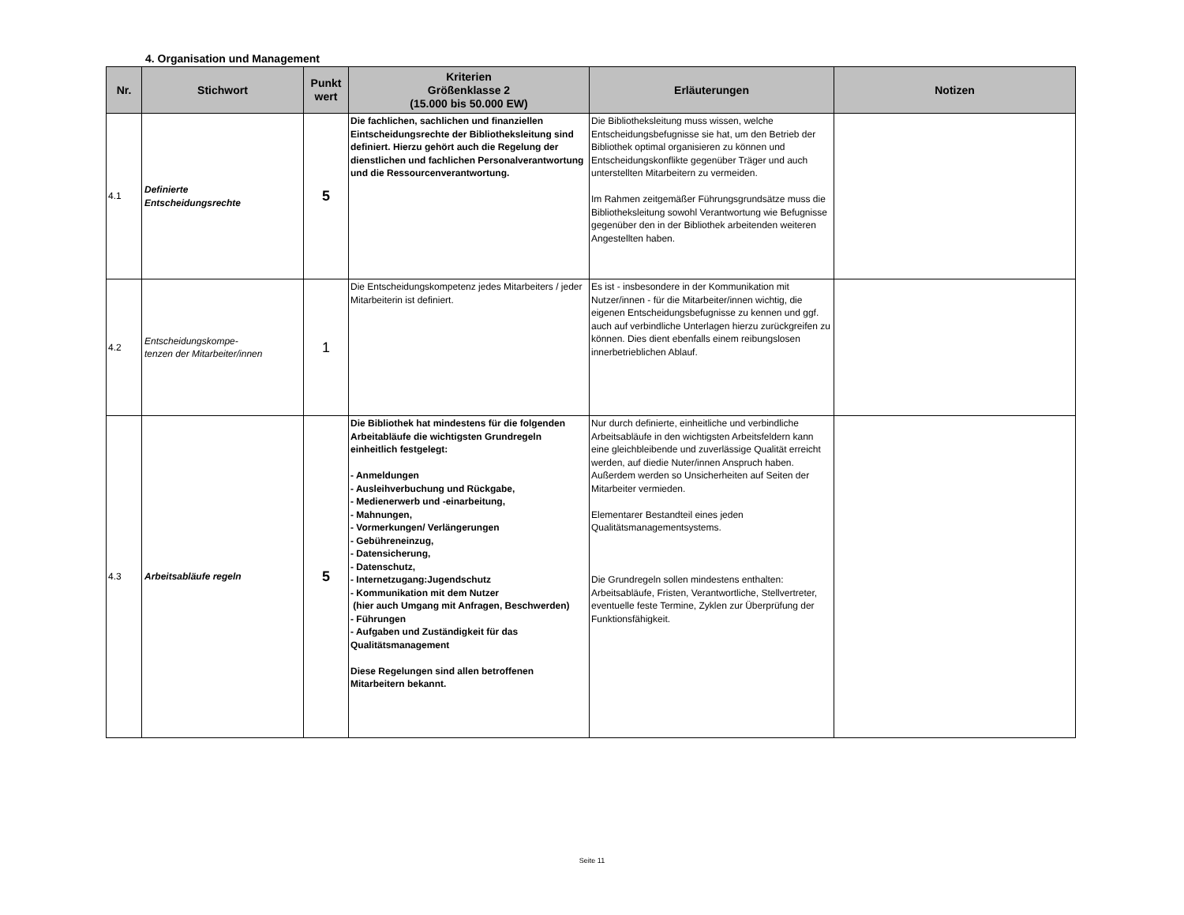4. Organisation und Management
| Nr. | Stichwort | Punkt wert | Kriterien Größenklasse 2 (15.000 bis 50.000 EW) | Erläuterungen | Notizen |
| --- | --- | --- | --- | --- | --- |
| 4.1 | Definierte Entscheidungsrechte | 5 | Die fachlichen, sachlichen und finanziellen Eintscheidungsrechte der Bibliotheksleitung sind definiert. Hierzu gehört auch die Regelung der dienstlichen und fachlichen Personalverantwortung und die Ressourcenverantwortung. | Die Bibliotheksleitung muss wissen, welche Entscheidungsbefugnisse sie hat, um den Betrieb der Bibliothek optimal organisieren zu können und Entscheidungskonflikte gegenüber Träger und auch unterstellten Mitarbeitern zu vermeiden. Im Rahmen zeitgemäßer Führungsgrundsätze muss die Bibliotheksleitung sowohl Verantwortung wie Befugnisse gegenüber den in der Bibliothek arbeitenden weiteren Angestellten haben. | |
| 4.2 | Entscheidungskompe- tenzen der Mitarbeiter/innen | 1 | Die Entscheidungskompetenz jedes Mitarbeiters / jeder Mitarbeiterin ist definiert. | Es ist - insbesondere in der Kommunikation mit Nutzer/innen - für die Mitarbeiter/innen wichtig, die eigenen Entscheidungsbefugnisse zu kennen und ggf. auch auf verbindliche Unterlagen hierzu zurückgreifen zu können. Dies dient ebenfalls einem reibungslosen innerbetrieblichen Ablauf. | |
| 4.3 | Arbeitsabläufe regeln | 5 | Die Bibliothek hat mindestens für die folgenden Arbeitabläufe die wichtigsten Grundregeln einheitlich festgelegt: - Anmeldungen - Ausleihverbuchung und Rückgabe, - Medienerwerb und -einarbeitung, - Mahnungen, - Vormerkungen/ Verlängerungen - Gebühreneinzug, - Datensicherung, - Datenschutz, - Internetzugang:Jugendschutz - Kommunikation mit dem Nutzer (hier auch Umgang mit Anfragen, Beschwerden) - Führungen - Aufgaben und Zuständigkeit für das Qualitätsmanagement Diese Regelungen sind allen betroffenen Mitarbeitern bekannt. | Nur durch definierte, einheitliche und verbindliche Arbeitsabläufe in den wichtigsten Arbeitsfeldern kann eine gleichbleibende und zuverlässige Qualität erreicht werden, auf diedie Nuter/innen Anspruch haben. Außerdem werden so Unsicherheiten auf Seiten der Mitarbeiter vermieden. Elementarer Bestandteil eines jeden Qualitätsmanagementsystems. Die Grundregeln sollen mindestens enthalten: Arbeitsabläufe, Fristen, Verantwortliche, Stellvertreter, eventuelle feste Termine, Zyklen zur Überprüfung der Funktionsfähigkeit. | |
Seite 11